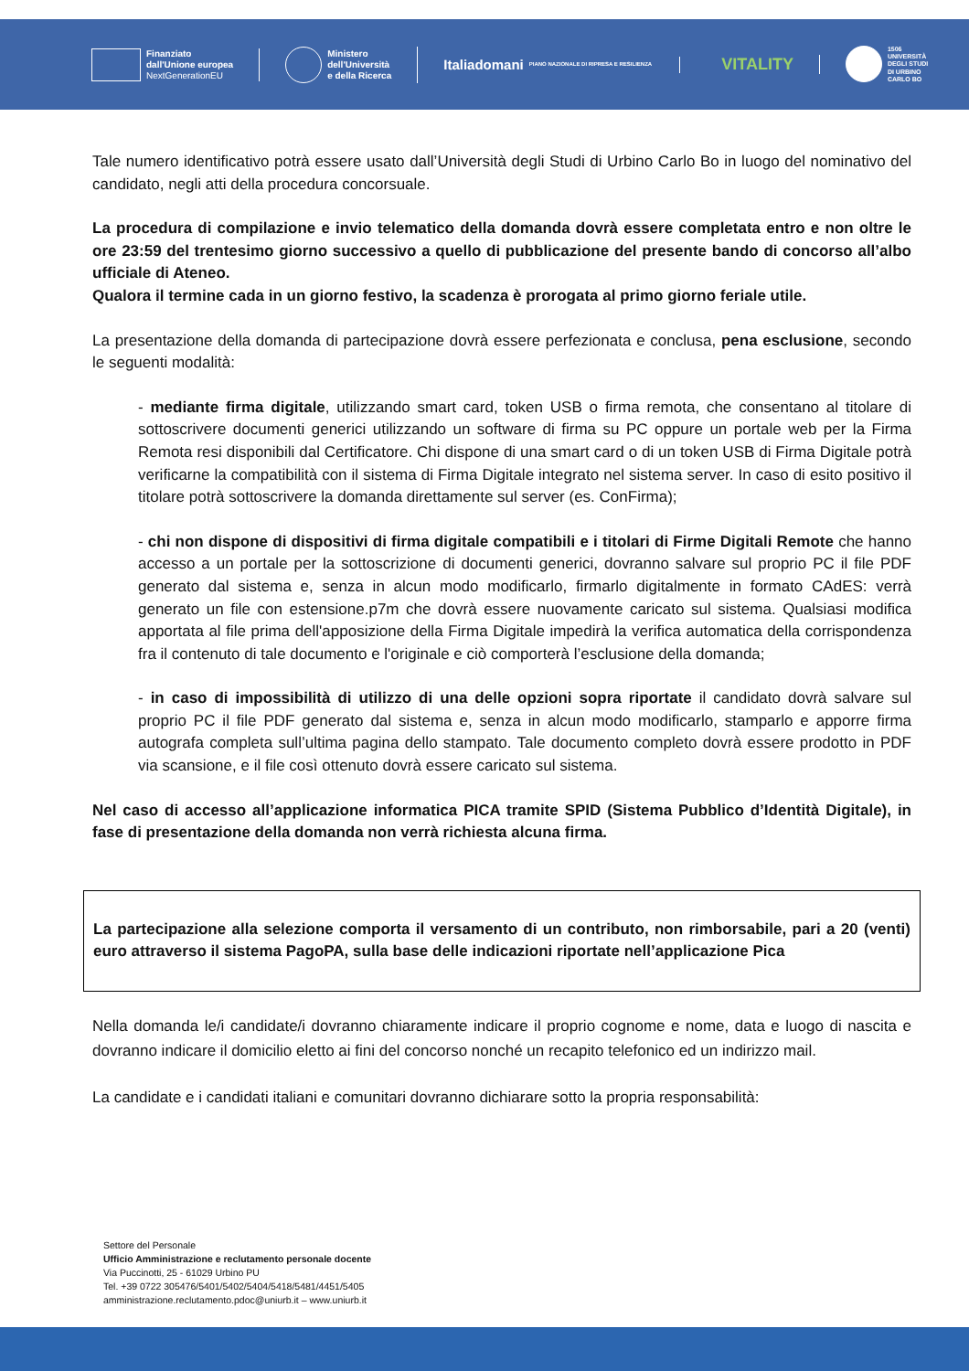Finanziato
dall'Unione europea
NextGenerationEU
Ministero
dell'Università
e della Ricerca
Italiadomani
PIANO NAZIONALE DI RIPRESA E RESILIENZA
VITALITY
1506
UNIVERSITÀ
DEGLI STUDI
DI URBINO
CARLO BO
Tale numero identificativo potrà essere usato dall’Università degli Studi di Urbino Carlo Bo in luogo del nominativo del candidato, negli atti della procedura concorsuale.
La procedura di compilazione e invio telematico della domanda dovrà essere completata entro e non oltre le ore 23:59 del trentesimo giorno successivo a quello di pubblicazione del presente bando di concorso all’albo ufficiale di Ateneo.
Qualora il termine cada in un giorno festivo, la scadenza è prorogata al primo giorno feriale utile.
La presentazione della domanda di partecipazione dovrà essere perfezionata e conclusa, pena esclusione, secondo le seguenti modalità:
- mediante firma digitale, utilizzando smart card, token USB o firma remota, che consentano al titolare di sottoscrivere documenti generici utilizzando un software di firma su PC oppure un portale web per la Firma Remota resi disponibili dal Certificatore. Chi dispone di una smart card o di un token USB di Firma Digitale potrà verificarne la compatibilità con il sistema di Firma Digitale integrato nel sistema server. In caso di esito positivo il titolare potrà sottoscrivere la domanda direttamente sul server (es. ConFirma);
- chi non dispone di dispositivi di firma digitale compatibili e i titolari di Firme Digitali Remote che hanno accesso a un portale per la sottoscrizione di documenti generici, dovranno salvare sul proprio PC il file PDF generato dal sistema e, senza in alcun modo modificarlo, firmarlo digitalmente in formato CAdES: verrà generato un file con estensione.p7m che dovrà essere nuovamente caricato sul sistema. Qualsiasi modifica apportata al file prima dell'apposizione della Firma Digitale impedirà la verifica automatica della corrispondenza fra il contenuto di tale documento e l'originale e ciò comporterà l’esclusione della domanda;
- in caso di impossibilità di utilizzo di una delle opzioni sopra riportate il candidato dovrà salvare sul proprio PC il file PDF generato dal sistema e, senza in alcun modo modificarlo, stamparlo e apporre firma autografa completa sull’ultima pagina dello stampato. Tale documento completo dovrà essere prodotto in PDF via scansione, e il file così ottenuto dovrà essere caricato sul sistema.
Nel caso di accesso all’applicazione informatica PICA tramite SPID (Sistema Pubblico d’Identità Digitale), in fase di presentazione della domanda non verrà richiesta alcuna firma.
La partecipazione alla selezione comporta il versamento di un contributo, non rimborsabile, pari a 20 (venti) euro attraverso il sistema PagoPA, sulla base delle indicazioni riportate nell’applicazione Pica
Nella domanda le/i candidate/i dovranno chiaramente indicare il proprio cognome e nome, data e luogo di nascita e dovranno indicare il domicilio eletto ai fini del concorso nonché un recapito telefonico ed un indirizzo mail.
La candidate e i candidati italiani e comunitari dovranno dichiarare sotto la propria responsabilità:
Settore del Personale
Ufficio Amministrazione e reclutamento personale docente
Via Puccinotti, 25 - 61029 Urbino PU
Tel. +39 0722 305476/5401/5402/5404/5418/5481/4451/5405
amministrazione.reclutamento.pdoc@uniurb.it – www.uniurb.it